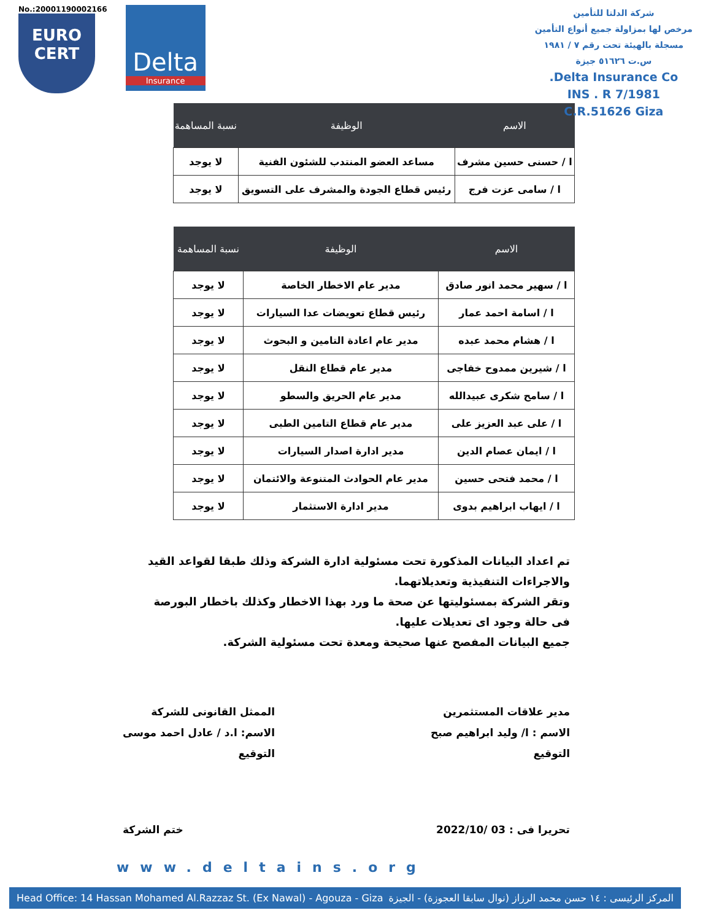No.:20001190002166
EURO
CERT
Delta
Insurance
شركة الدلتا للتأمين
مرخص لها بمزاولة جميع أنواع التأمين
مسجلة بالهيئة تحت رقم ٧ / ١٩٨١
س.ت ٥١٦٢٦ جيزة
Delta Insurance Co.
INS . R 7/1981
C.R.51626 Giza
| الاسم | الوظيفة | نسبة المساهمة |
| --- | --- | --- |
| ا / حسنى حسين مشرف | مساعد العضو المنتدب للشئون الفنية | لا يوجد |
| ا / سامى عزت فرج | رئيس قطاع الجودة والمشرف على التسويق | لا يوجد |
| الاسم | الوظيفة | نسبة المساهمة |
| --- | --- | --- |
| ا / سهير محمد انور صادق | مدير عام الاخطار الخاصة | لا يوجد |
| ا / اسامة احمد عمار | رئيس قطاع تعويضات عدا السيارات | لا يوجد |
| ا / هشام محمد عبده | مدير عام اعادة التامين و البحوث | لا يوجد |
| ا / شيرين ممدوح خفاجى | مدير عام قطاع النقل | لا يوجد |
| ا / سامح شكرى عبيدالله | مدير عام الحريق والسطو | لا يوجد |
| ا / على عبد العزيز على | مدير عام قطاع التامين الطبى | لا يوجد |
| ا / ايمان عصام الدين | مدير ادارة اصدار السيارات | لا يوجد |
| ا / محمد فتحى حسين | مدير عام الحوادث المتنوعة والائتمان | لا يوجد |
| ا / ايهاب ابراهيم بدوى | مدير ادارة الاستثمار | لا يوجد |
تم اعداد البيانات المذكورة تحت مسئولية ادارة الشركة وذلك طبقا لقواعد القيد والاجراءات التنفيذية وتعديلاتهما.
وتقر الشركة بمسئوليتها عن صحة ما ورد بهذا الاخطار وكذلك باخطار البورصة فى حالة وجود اى تعديلات عليها.
جميع البيانات المفصح عنها صحيحة ومعدة تحت مسئولية الشركة.
مدير علاقات المستثمرين
الاسم : ا/ وليد ابراهيم صبح
التوقيع
الممثل القانونى للشركة
الاسم: ا.د / عادل احمد موسى
التوقيع
تحريرا فى : 03 /2022/10 ختم الشركة
www.deltains.org
Head Office: 14 Hassan Mohamed Al.Razzaz St. (Ex Nawal) - Agouza - Giza المركز الرئيسى : ١٤ حسن محمد الرزاز (نوال سابقا العجوزة) - الجيزة